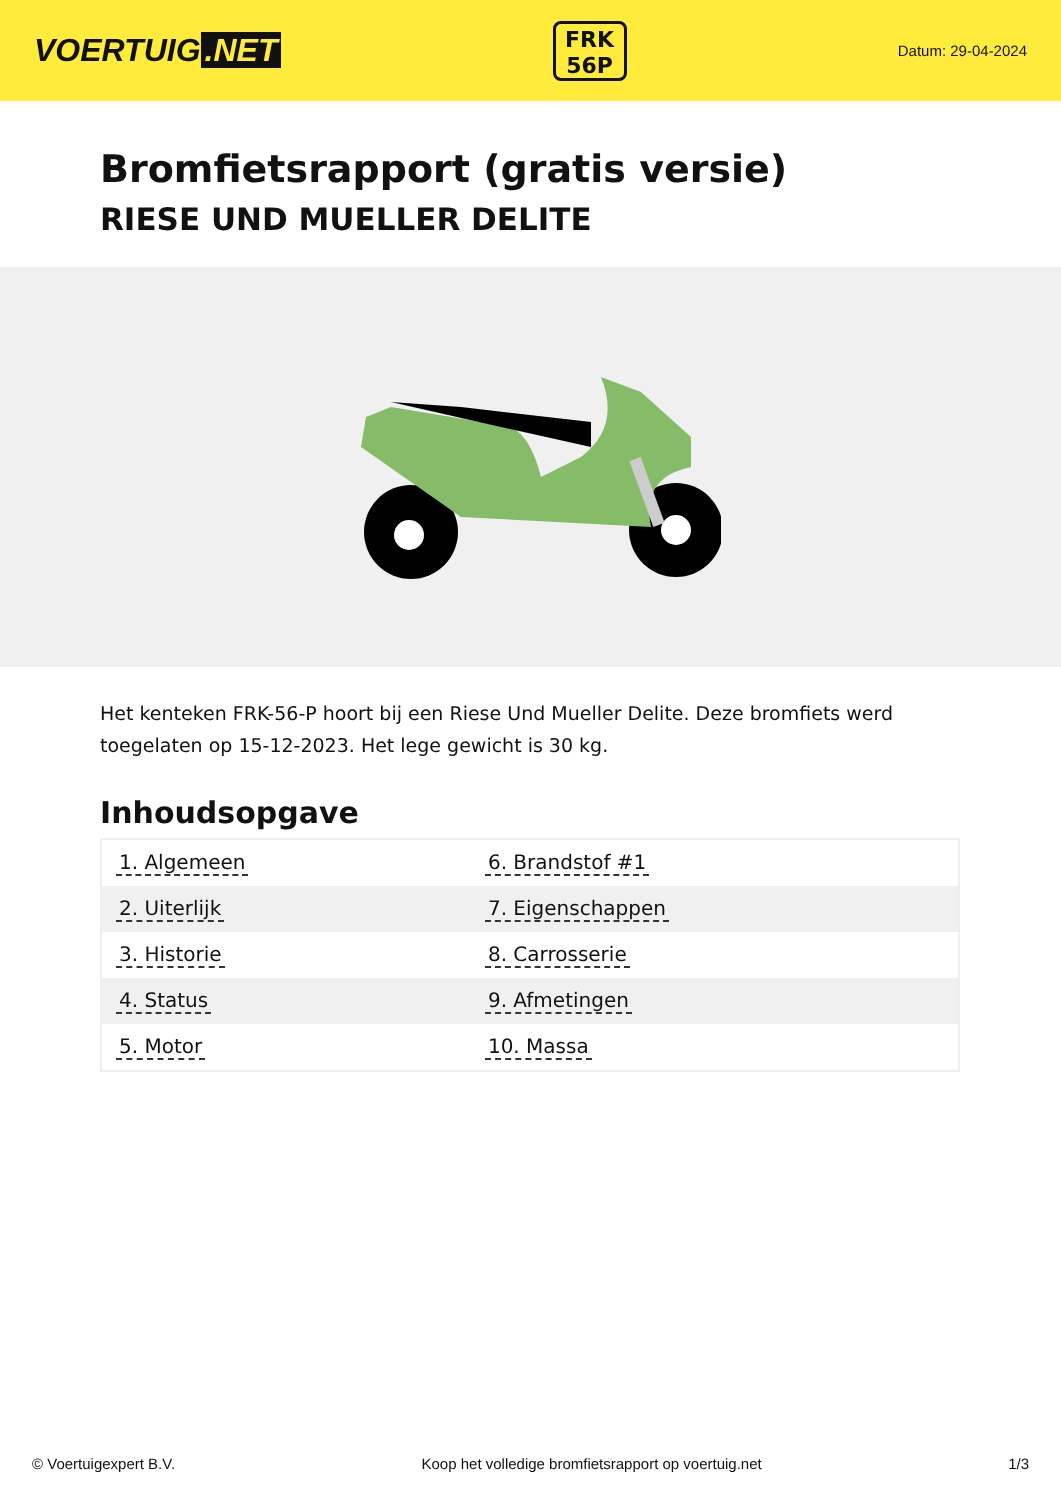VOERTUIG.NET
FRK
56P
Datum: 29-04-2024
Bromfietsrapport (gratis versie)
RIESE UND MUELLER DELITE
Het kenteken FRK-56-P hoort bij een Riese Und Mueller Delite. Deze bromfiets werd toegelaten op 15-12-2023. Het lege gewicht is 30 kg.
Inhoudsopgave
| 1. Algemeen | 6. Brandstof #1 |
| 2. Uiterlijk | 7. Eigenschappen |
| 3. Historie | 8. Carrosserie |
| 4. Status | 9. Afmetingen |
| 5. Motor | 10. Massa |
© Voertuigexpert B.V. Koop het volledige bromfietsrapport op voertuig.net
1/3